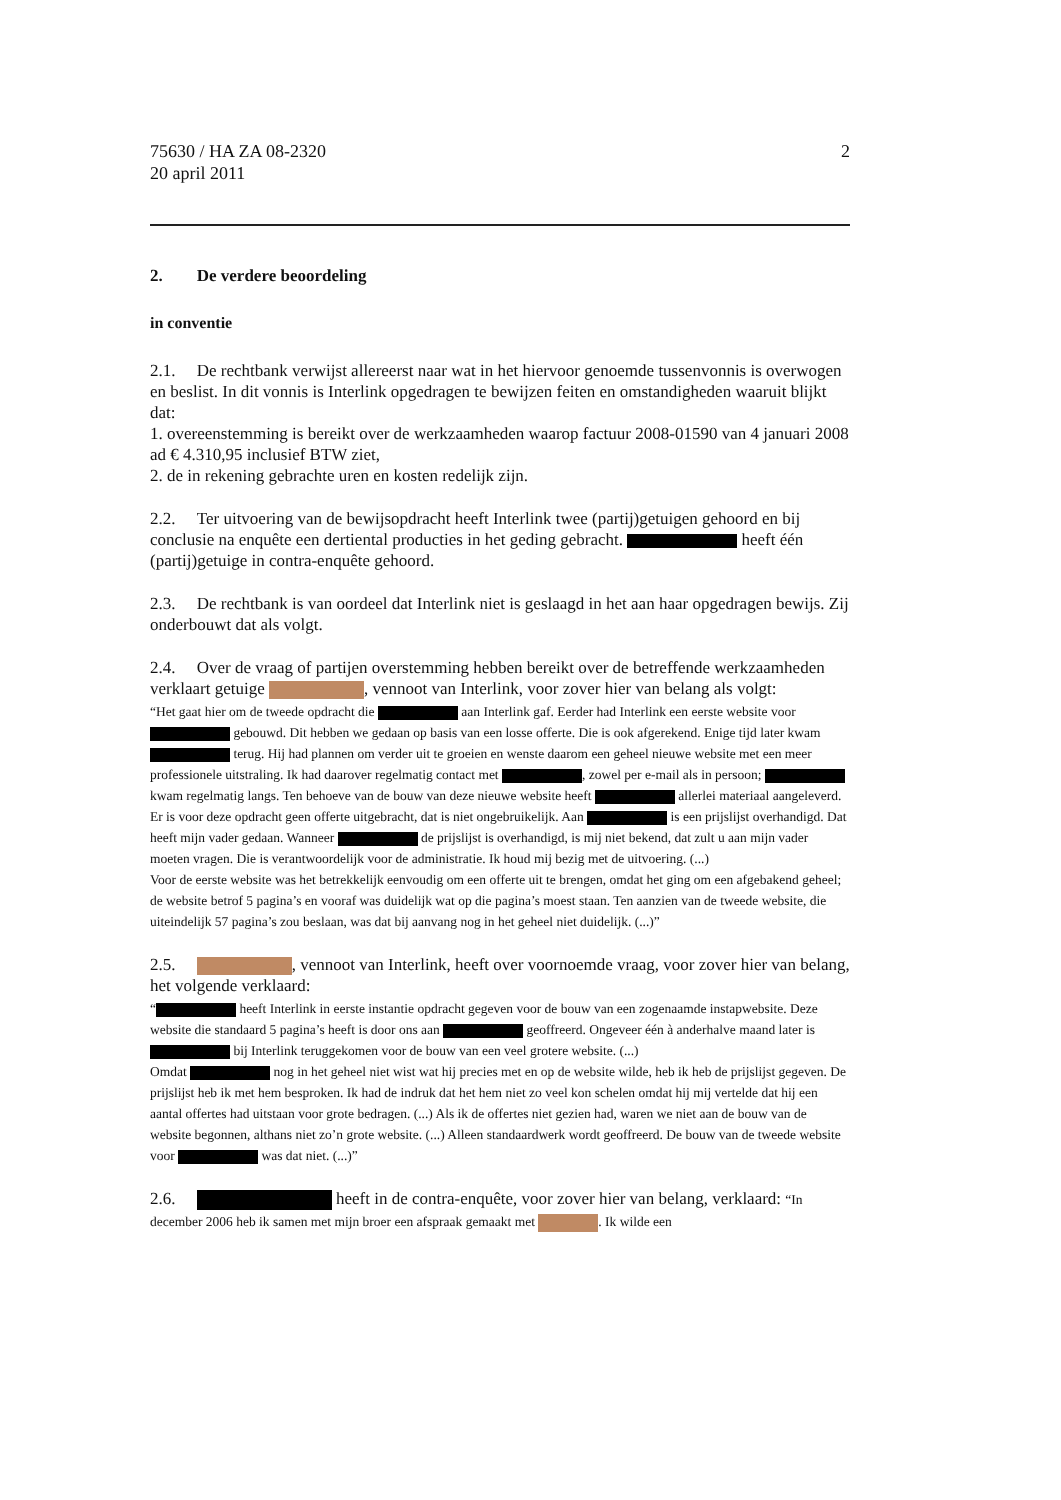75630 / HA ZA 08-2320
20 april 2011
2
2. De verdere beoordeling
in conventie
2.1. De rechtbank verwijst allereerst naar wat in het hiervoor genoemde tussenvonnis is overwogen en beslist. In dit vonnis is Interlink opgedragen te bewijzen feiten en omstandigheden waaruit blijkt dat:
1. overeenstemming is bereikt over de werkzaamheden waarop factuur 2008-01590 van 4 januari 2008 ad € 4.310,95 inclusief BTW ziet,
2. de in rekening gebrachte uren en kosten redelijk zijn.
2.2. Ter uitvoering van de bewijsopdracht heeft Interlink twee (partij)getuigen gehoord en bij conclusie na enquête een dertiental producties in het geding gebracht. heeft één (partij)getuige in contra-enquête gehoord.
2.3. De rechtbank is van oordeel dat Interlink niet is geslaagd in het aan haar opgedragen bewijs. Zij onderbouwt dat als volgt.
2.4. Over de vraag of partijen overstemming hebben bereikt over de betreffende werkzaamheden verklaart getuige , vennoot van Interlink, voor zover hier van belang als volgt:
“Het gaat hier om de tweede opdracht die aan Interlink gaf. Eerder had Interlink een eerste website voor gebouwd. Dit hebben we gedaan op basis van een losse offerte. Die is ook afgerekend. Enige tijd later kwam terug. Hij had plannen om verder uit te groeien en wenste daarom een geheel nieuwe website met een meer professionele uitstraling. Ik had daarover regelmatig contact met , zowel per e-mail als in persoon; kwam regelmatig langs. Ten behoeve van de bouw van deze nieuwe website heeft allerlei materiaal aangeleverd. Er is voor deze opdracht geen offerte uitgebracht, dat is niet ongebruikelijk. Aan is een prijslijst overhandigd. Dat heeft mijn vader gedaan. Wanneer de prijslijst is overhandigd, is mij niet bekend, dat zult u aan mijn vader moeten vragen. Die is verantwoordelijk voor de administratie. Ik houd mij bezig met de uitvoering. (...)
Voor de eerste website was het betrekkelijk eenvoudig om een offerte uit te brengen, omdat het ging om een afgebakend geheel; de website betrof 5 pagina’s en vooraf was duidelijk wat op die pagina’s moest staan. Ten aanzien van de tweede website, die uiteindelijk 57 pagina’s zou beslaan, was dat bij aanvang nog in het geheel niet duidelijk. (...)”
2.5. , vennoot van Interlink, heeft over voornoemde vraag, voor zover hier van belang, het volgende verklaard:
“ heeft Interlink in eerste instantie opdracht gegeven voor de bouw van een zogenaamde instapwebsite. Deze website die standaard 5 pagina’s heeft is door ons aan geoffreerd. Ongeveer één à anderhalve maand later is bij Interlink teruggekomen voor de bouw van een veel grotere website. (...)
Omdat nog in het geheel niet wist wat hij precies met en op de website wilde, heb ik heb de prijslijst gegeven. De prijslijst heb ik met hem besproken. Ik had de indruk dat het hem niet zo veel kon schelen omdat hij mij vertelde dat hij een aantal offertes had uitstaan voor grote bedragen. (...) Als ik de offertes niet gezien had, waren we niet aan de bouw van de website begonnen, althans niet zo’n grote website. (...) Alleen standaardwerk wordt geoffreerd. De bouw van de tweede website voor was dat niet. (...)”
2.6. heeft in de contra-enquête, voor zover hier van belang, verklaard: “In december 2006 heb ik samen met mijn broer een afspraak gemaakt met . Ik wilde een